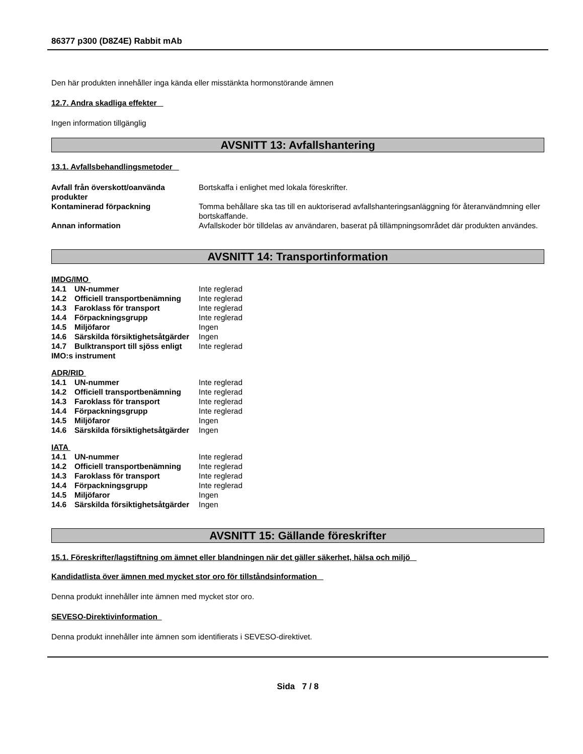86377 p300 (D8Z4E) Rabbit mAb
Den här produkten innehåller inga kända eller misstänkta hormonstörande ämnen
12.7. Andra skadliga effekter
Ingen information tillgänglig
AVSNITT 13: Avfallshantering
13.1. Avfallsbehandlingsmetoder
| Avfall från överskott/oanvända produkter | Bortskaffa i enlighet med lokala föreskrifter. |
| Kontaminerad förpackning | Tomma behållare ska tas till en auktoriserad avfallshanteringsanläggning för återanvändmning eller bortskaffande. |
| Annan information | Avfallskoder bör tilldelas av användaren, baserat på tillämpningsområdet där produkten användes. |
AVSNITT 14: Transportinformation
IMDG/IMO
| 14.1 | UN-nummer | Inte reglerad |
| 14.2 | Officiell transportbenämning | Inte reglerad |
| 14.3 | Faroklass för transport | Inte reglerad |
| 14.4 | Förpackningsgrupp | Inte reglerad |
| 14.5 | Miljöfaror | Ingen |
| 14.6 | Särskilda försiktighetsåtgärder | Ingen |
| 14.7 | Bulktransport till sjöss enligt | Inte reglerad |
| IMO:s instrument | | |
ADR/RID
| 14.1 | UN-nummer | Inte reglerad |
| 14.2 | Officiell transportbenämning | Inte reglerad |
| 14.3 | Faroklass för transport | Inte reglerad |
| 14.4 | Förpackningsgrupp | Inte reglerad |
| 14.5 | Miljöfaror | Ingen |
| 14.6 | Särskilda försiktighetsåtgärder | Ingen |
IATA
| 14.1 | UN-nummer | Inte reglerad |
| 14.2 | Officiell transportbenämning | Inte reglerad |
| 14.3 | Faroklass för transport | Inte reglerad |
| 14.4 | Förpackningsgrupp | Inte reglerad |
| 14.5 | Miljöfaror | Ingen |
| 14.6 | Särskilda försiktighetsåtgärder | Ingen |
AVSNITT 15: Gällande föreskrifter
15.1. Föreskrifter/lagstiftning om ämnet eller blandningen när det gäller säkerhet, hälsa och miljö
Kandidatlista över ämnen med mycket stor oro för tillståndsinformation
Denna produkt innehåller inte ämnen med mycket stor oro.
SEVESO-Direktivinformation
Denna produkt innehåller inte ämnen som identifierats i SEVESO-direktivet.
Sida 7 / 8